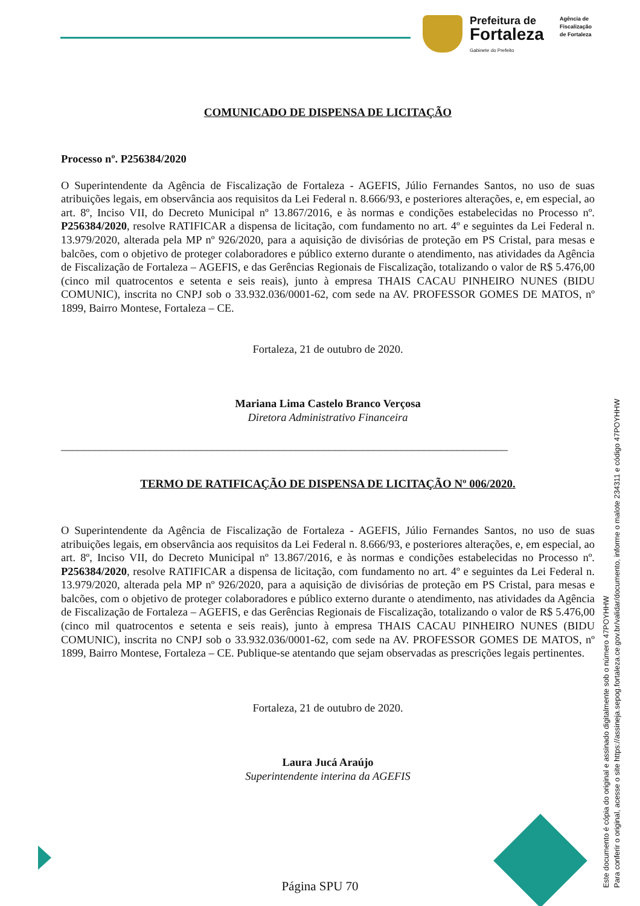Prefeitura de
Fortaleza
Gabinete do Prefeito
Agência de
Fiscalização
de Fortaleza
COMUNICADO DE DISPENSA DE LICITAÇÃO
Processo nº. P256384/2020
O Superintendente da Agência de Fiscalização de Fortaleza - AGEFIS, Júlio Fernandes Santos, no uso de suas atribuições legais, em observância aos requisitos da Lei Federal n. 8.666/93, e posteriores alterações, e, em especial, ao art. 8º, Inciso VII, do Decreto Municipal nº 13.867/2016, e às normas e condições estabelecidas no Processo nº. P256384/2020, resolve RATIFICAR a dispensa de licitação, com fundamento no art. 4º e seguintes da Lei Federal n. 13.979/2020, alterada pela MP nº 926/2020, para a aquisição de divisórias de proteção em PS Cristal, para mesas e balcões, com o objetivo de proteger colaboradores e público externo durante o atendimento, nas atividades da Agência de Fiscalização de Fortaleza – AGEFIS, e das Gerências Regionais de Fiscalização, totalizando o valor de R$ 5.476,00 (cinco mil quatrocentos e setenta e seis reais), junto à empresa THAIS CACAU PINHEIRO NUNES (BIDU COMUNIC), inscrita no CNPJ sob o 33.932.036/0001-62, com sede na AV. PROFESSOR GOMES DE MATOS, nº 1899, Bairro Montese, Fortaleza – CE.
Fortaleza, 21 de outubro de 2020.
Mariana Lima Castelo Branco Verçosa
Diretora Administrativo Financeira
________________________________________________________________________________
TERMO DE RATIFICAÇÃO DE DISPENSA DE LICITAÇÃO Nº 006/2020.
O Superintendente da Agência de Fiscalização de Fortaleza - AGEFIS, Júlio Fernandes Santos, no uso de suas atribuições legais, em observância aos requisitos da Lei Federal n. 8.666/93, e posteriores alterações, e, em especial, ao art. 8º, Inciso VII, do Decreto Municipal nº 13.867/2016, e às normas e condições estabelecidas no Processo nº. P256384/2020, resolve RATIFICAR a dispensa de licitação, com fundamento no art. 4º e seguintes da Lei Federal n. 13.979/2020, alterada pela MP nº 926/2020, para a aquisição de divisórias de proteção em PS Cristal, para mesas e balcões, com o objetivo de proteger colaboradores e público externo durante o atendimento, nas atividades da Agência de Fiscalização de Fortaleza – AGEFIS, e das Gerências Regionais de Fiscalização, totalizando o valor de R$ 5.476,00 (cinco mil quatrocentos e setenta e seis reais), junto à empresa THAIS CACAU PINHEIRO NUNES (BIDU COMUNIC), inscrita no CNPJ sob o 33.932.036/0001-62, com sede na AV. PROFESSOR GOMES DE MATOS, nº 1899, Bairro Montese, Fortaleza – CE. Publique-se atentando que sejam observadas as prescrições legais pertinentes.
Fortaleza, 21 de outubro de 2020.
Laura Jucá Araújo
Superintendente interina da AGEFIS
Página SPU 70
Este documento é cópia do original e assinado digitalmente sob o número 47POYHHW
Para conferir o original, acesse o site https://assineja.sepog.fortaleza.ce.gov.br/validar/documento, informe o malote 234311 e código 47POYHHW